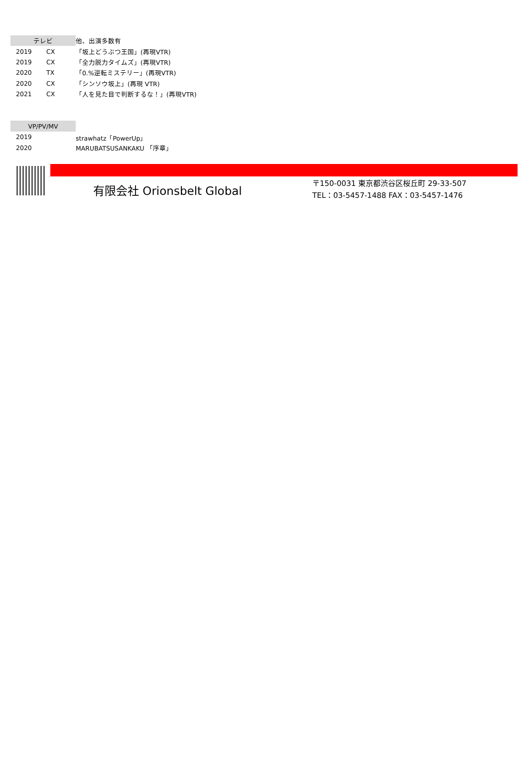| テレビ | | 他、出演多数有 |
| 2019 | CX | 「坂上どうぶつ王国」(再現VTR) |
| 2019 | CX | 「全力脱力タイムズ」(再現VTR) |
| 2020 | TX | 「0.%逆転ミステリー」(再現VTR) |
| 2020 | CX | 「シンソウ坂上」(再現 VTR) |
| 2021 | CX | 「人を見た目で判断するな！」(再現VTR) |
| VP/PV/MV | | |
| 2019 | | strawhatz「PowerUp」 |
| 2020 | | MARUBATSUSANKAKU 「序章」 |
有限会社 Orionsbelt Global
〒150-0031 東京都渋谷区桜丘町 29-33-507
TEL：03-5457-1488 FAX：03-5457-1476